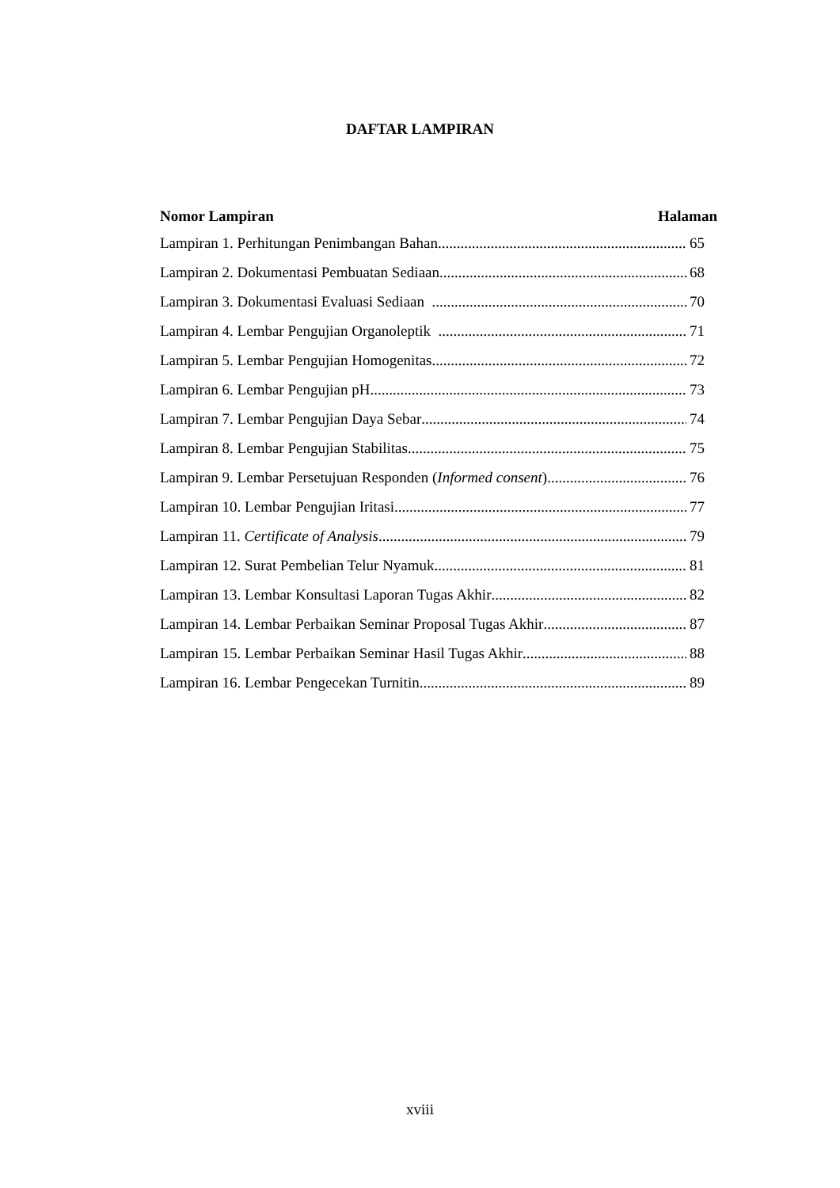DAFTAR LAMPIRAN
Nomor Lampiran Halaman
Lampiran 1. Perhitungan Penimbangan Bahan 65
Lampiran 2. Dokumentasi Pembuatan Sediaan 68
Lampiran 3. Dokumentasi Evaluasi Sediaan 70
Lampiran 4. Lembar Pengujian Organoleptik 71
Lampiran 5. Lembar Pengujian Homogenitas 72
Lampiran 6. Lembar Pengujian pH 73
Lampiran 7. Lembar Pengujian Daya Sebar 74
Lampiran 8. Lembar Pengujian Stabilitas 75
Lampiran 9. Lembar Persetujuan Responden (Informed consent) 76
Lampiran 10. Lembar Pengujian Iritasi 77
Lampiran 11. Certificate of Analysis 79
Lampiran 12. Surat Pembelian Telur Nyamuk 81
Lampiran 13. Lembar Konsultasi Laporan Tugas Akhir 82
Lampiran 14. Lembar Perbaikan Seminar Proposal Tugas Akhir 87
Lampiran 15. Lembar Perbaikan Seminar Hasil Tugas Akhir 88
Lampiran 16. Lembar Pengecekan Turnitin 89
xviii